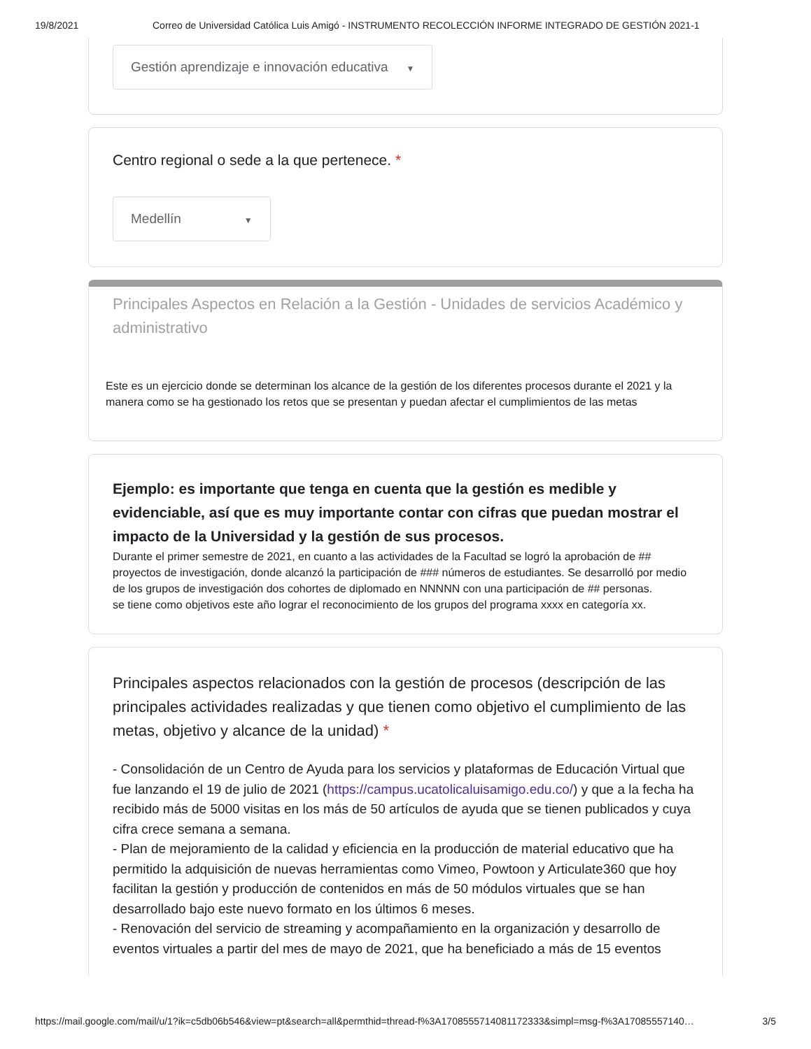19/8/2021 Correo de Universidad Católica Luis Amigó - INSTRUMENTO RECOLECCIÓN INFORME INTEGRADO DE GESTIÓN 2021-1
Gestión aprendizaje e innovación educativa ▼
Centro regional o sede a la que pertenece. *
Medellín ▼
Principales Aspectos en Relación a la Gestión - Unidades de servicios Académico y administrativo
Este es un ejercicio donde se determinan los alcance de la gestión de los diferentes procesos durante el 2021 y la manera como se ha gestionado los retos que se presentan y puedan afectar el cumplimientos de las metas
Ejemplo: es importante que tenga en cuenta que la gestión es medible y evidenciable, así que es muy importante contar con cifras que puedan mostrar el impacto de la Universidad y la gestión de sus procesos.
Durante el primer semestre de 2021, en cuanto a las actividades de la Facultad se logró la aprobación de ## proyectos de investigación, donde alcanzó la participación de ### números de estudiantes. Se desarrolló por medio de los grupos de investigación dos cohortes de diplomado en NNNNN con una participación de ## personas.
se tiene como objetivos este año lograr el reconocimiento de los grupos del programa xxxx en categoría xx.
Principales aspectos relacionados con la gestión de procesos (descripción de las principales actividades realizadas y que tienen como objetivo el cumplimiento de las metas, objetivo y alcance de la unidad) *
- Consolidación de un Centro de Ayuda para los servicios y plataformas de Educación Virtual que fue lanzando el 19 de julio de 2021 (https://campus.ucatolicaluisamigo.edu.co/) y que a la fecha ha recibido más de 5000 visitas en los más de 50 artículos de ayuda que se tienen publicados y cuya cifra crece semana a semana.
- Plan de mejoramiento de la calidad y eficiencia en la producción de material educativo que ha permitido la adquisición de nuevas herramientas como Vimeo, Powtoon y Articulate360 que hoy facilitan la gestión y producción de contenidos en más de 50 módulos virtuales que se han desarrollado bajo este nuevo formato en los últimos 6 meses.
- Renovación del servicio de streaming y acompañamiento en la organización y desarrollo de eventos virtuales a partir del mes de mayo de 2021, que ha beneficiado a más de 15 eventos
https://mail.google.com/mail/u/1?ik=c5db06b546&view=pt&search=all&permthid=thread-f%3A1708555714081172333&simpl=msg-f%3A17085557140… 3/5